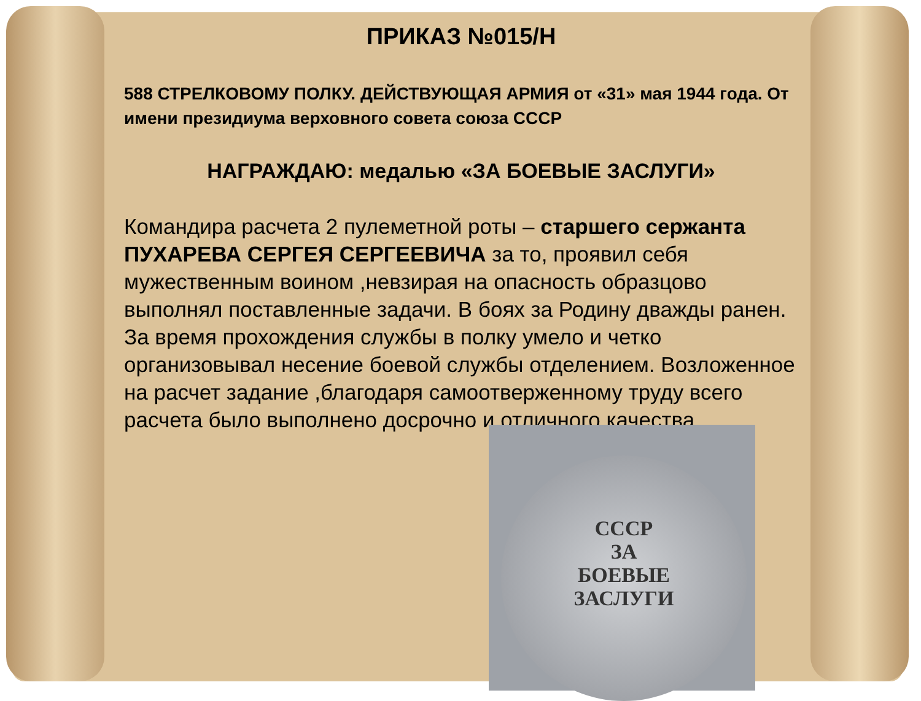ПРИКАЗ №015/Н
588 СТРЕЛКОВОМУ ПОЛКУ. ДЕЙСТВУЮЩАЯ АРМИЯ от «31» мая 1944 года. От имени президиума верховного совета союза СССР
НАГРАЖДАЮ: медалью «ЗА БОЕВЫЕ ЗАСЛУГИ»
Командира расчета 2 пулеметной роты – старшего сержанта ПУХАРЕВА СЕРГЕЯ СЕРГЕЕВИЧА за то, проявил себя мужественным воином ,невзирая на опасность образцово выполнял поставленные задачи. В боях за Родину дважды ранен. За время прохождения службы в полку умело и четко организовывал несение боевой службы отделением. Возложенное на расчет задание ,благодаря самоотверженному труду всего расчета было выполнено досрочно и отличного качества.
СССР
ЗА
БОЕВЫЕ
ЗАСЛУГИ